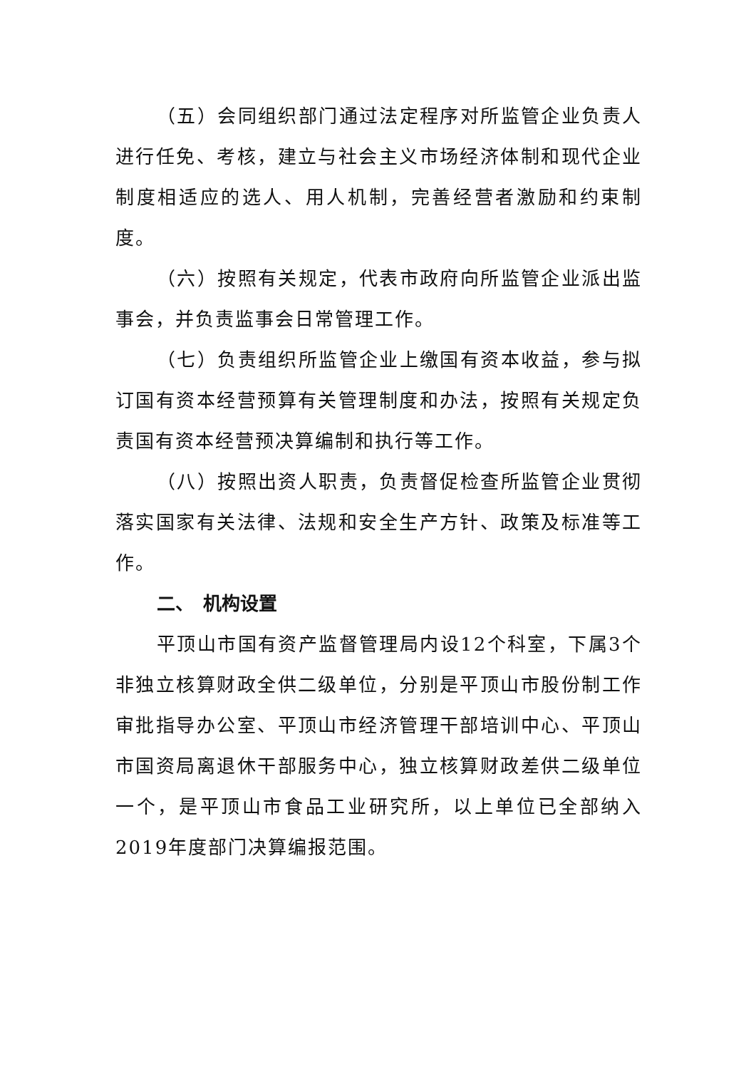（五）会同组织部门通过法定程序对所监管企业负责人进行任免、考核，建立与社会主义市场经济体制和现代企业制度相适应的选人、用人机制，完善经营者激励和约束制度。
（六）按照有关规定，代表市政府向所监管企业派出监事会，并负责监事会日常管理工作。
（七）负责组织所监管企业上缴国有资本收益，参与拟订国有资本经营预算有关管理制度和办法，按照有关规定负责国有资本经营预决算编制和执行等工作。
（八）按照出资人职责，负责督促检查所监管企业贯彻落实国家有关法律、法规和安全生产方针、政策及标准等工作。
二、　机构设置
平顶山市国有资产监督管理局内设12个科室，下属3个非独立核算财政全供二级单位，分别是平顶山市股份制工作审批指导办公室、平顶山市经济管理干部培训中心、平顶山市国资局离退休干部服务中心，独立核算财政差供二级单位一个，是平顶山市食品工业研究所，以上单位已全部纳入2019年度部门决算编报范围。